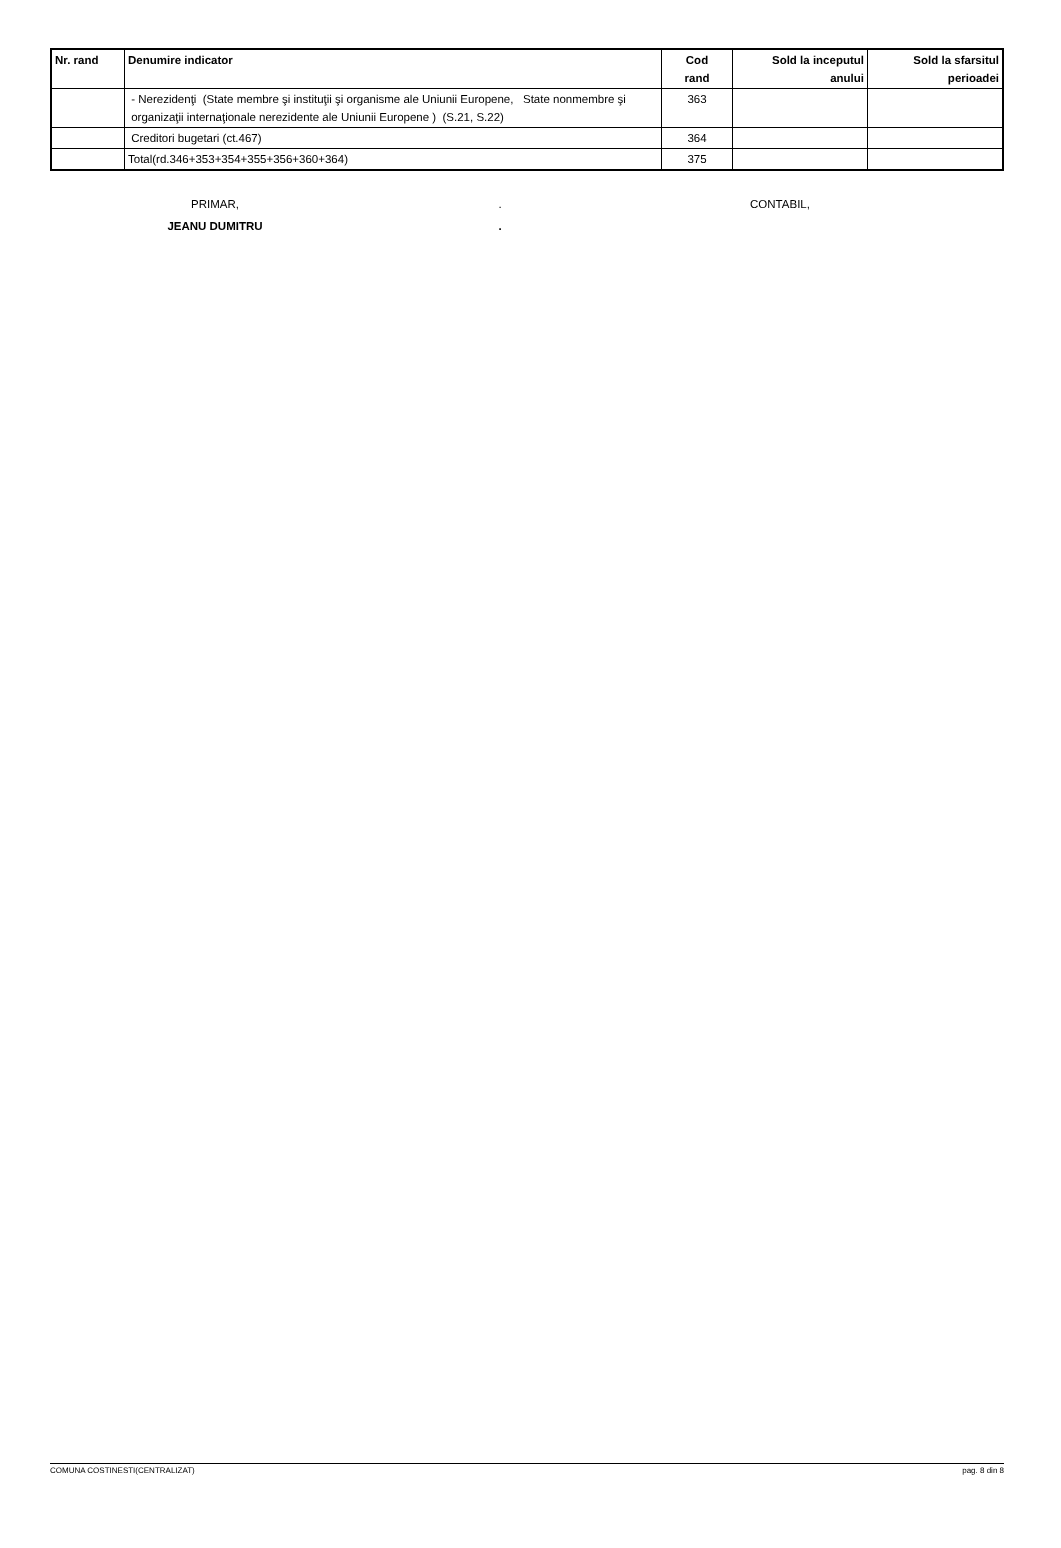| Nr. rand | Denumire indicator | Cod rand | Sold la inceputul anului | Sold la sfarsitul perioadei |
| --- | --- | --- | --- | --- |
| | - Nerezidenţi (State membre şi instituţii şi organisme ale Uniunii Europene, State nonmembre şi organizaţii internaţionale nerezidente ale Uniunii Europene ) (S.21, S.22) | 363 | | |
| | Creditori bugetari (ct.467) | 364 | | |
| | Total(rd.346+353+354+355+356+360+364) | 375 | | |
PRIMAR,
JEANU DUMITRU
.
.
CONTABIL,
COMUNA COSTINESTI(CENTRALIZAT) pag. 8 din 8